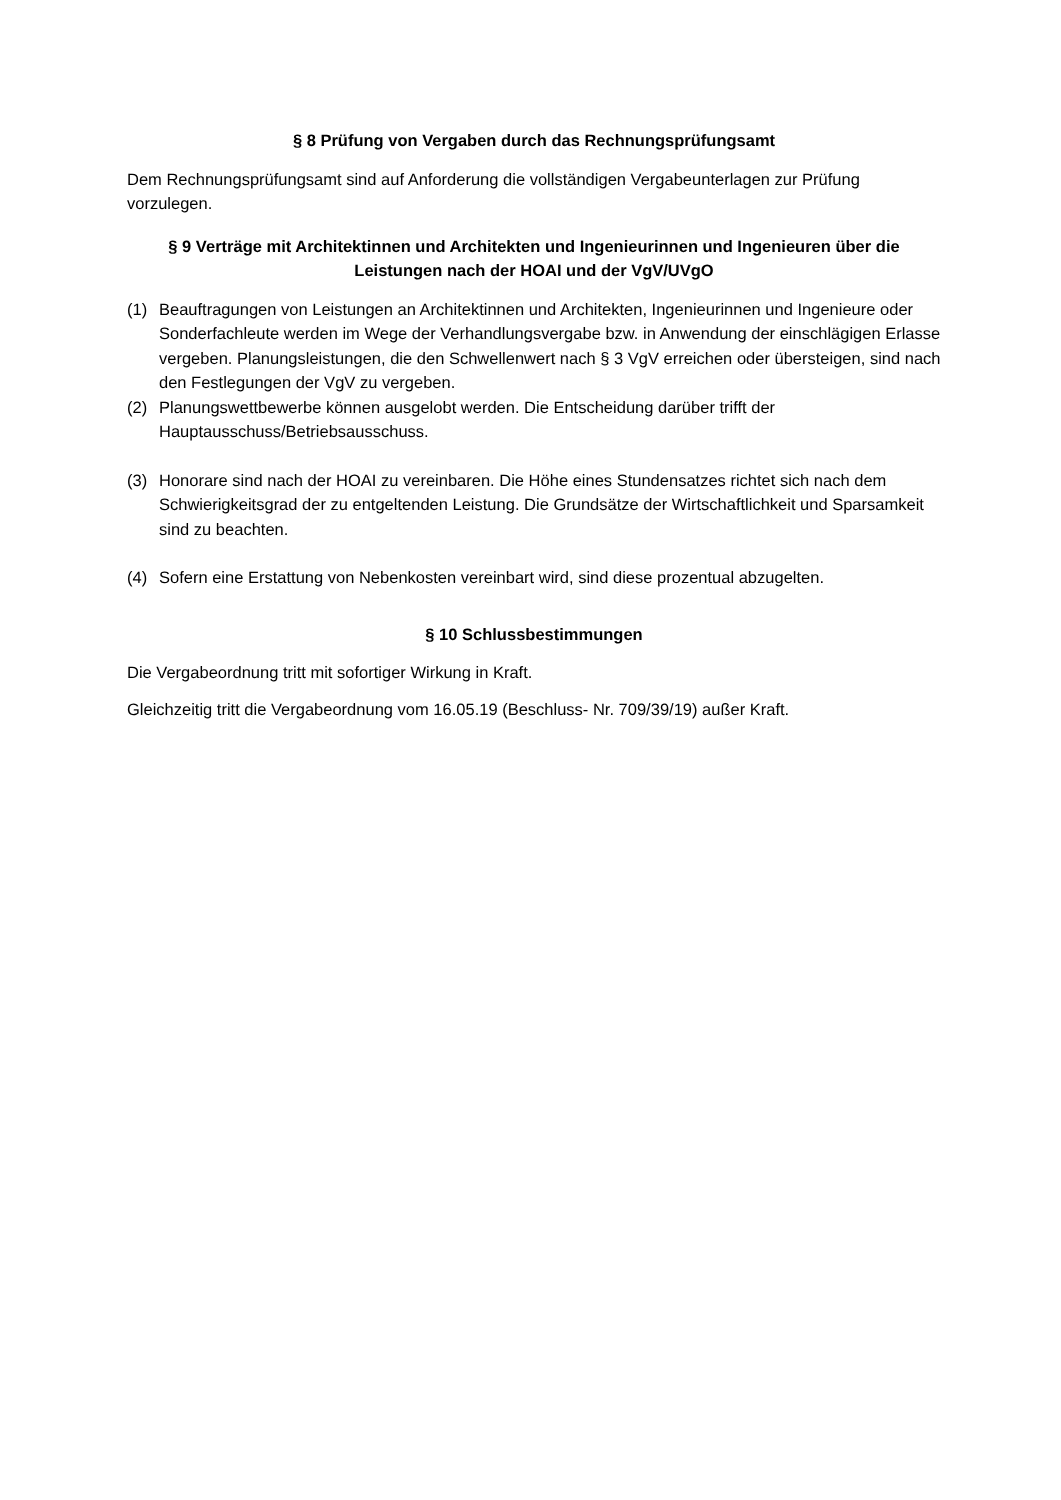§ 8 Prüfung von Vergaben durch das Rechnungsprüfungsamt
Dem Rechnungsprüfungsamt sind auf Anforderung die vollständigen Vergabeunterlagen zur Prüfung vorzulegen.
§ 9 Verträge mit Architektinnen und Architekten und Ingenieurinnen und Ingenieuren über die Leistungen nach der HOAI und der VgV/UVgO
(1) Beauftragungen von Leistungen an Architektinnen und Architekten, Ingenieurinnen und Ingenieure oder Sonderfachleute werden im Wege der Verhandlungsvergabe bzw. in Anwendung der einschlägigen Erlasse vergeben. Planungsleistungen, die den Schwellenwert nach § 3 VgV erreichen oder übersteigen, sind nach den Festlegungen der VgV zu vergeben.
(2) Planungswettbewerbe können ausgelobt werden. Die Entscheidung darüber trifft der Hauptausschuss/Betriebsausschuss.
(3) Honorare sind nach der HOAI zu vereinbaren. Die Höhe eines Stundensatzes richtet sich nach dem Schwierigkeitsgrad der zu entgeltenden Leistung. Die Grundsätze der Wirtschaftlichkeit und Sparsamkeit sind zu beachten.
(4) Sofern eine Erstattung von Nebenkosten vereinbart wird, sind diese prozentual abzugelten.
§ 10 Schlussbestimmungen
Die Vergabeordnung tritt mit sofortiger Wirkung in Kraft.
Gleichzeitig tritt die Vergabeordnung vom 16.05.19 (Beschluss- Nr. 709/39/19) außer Kraft.